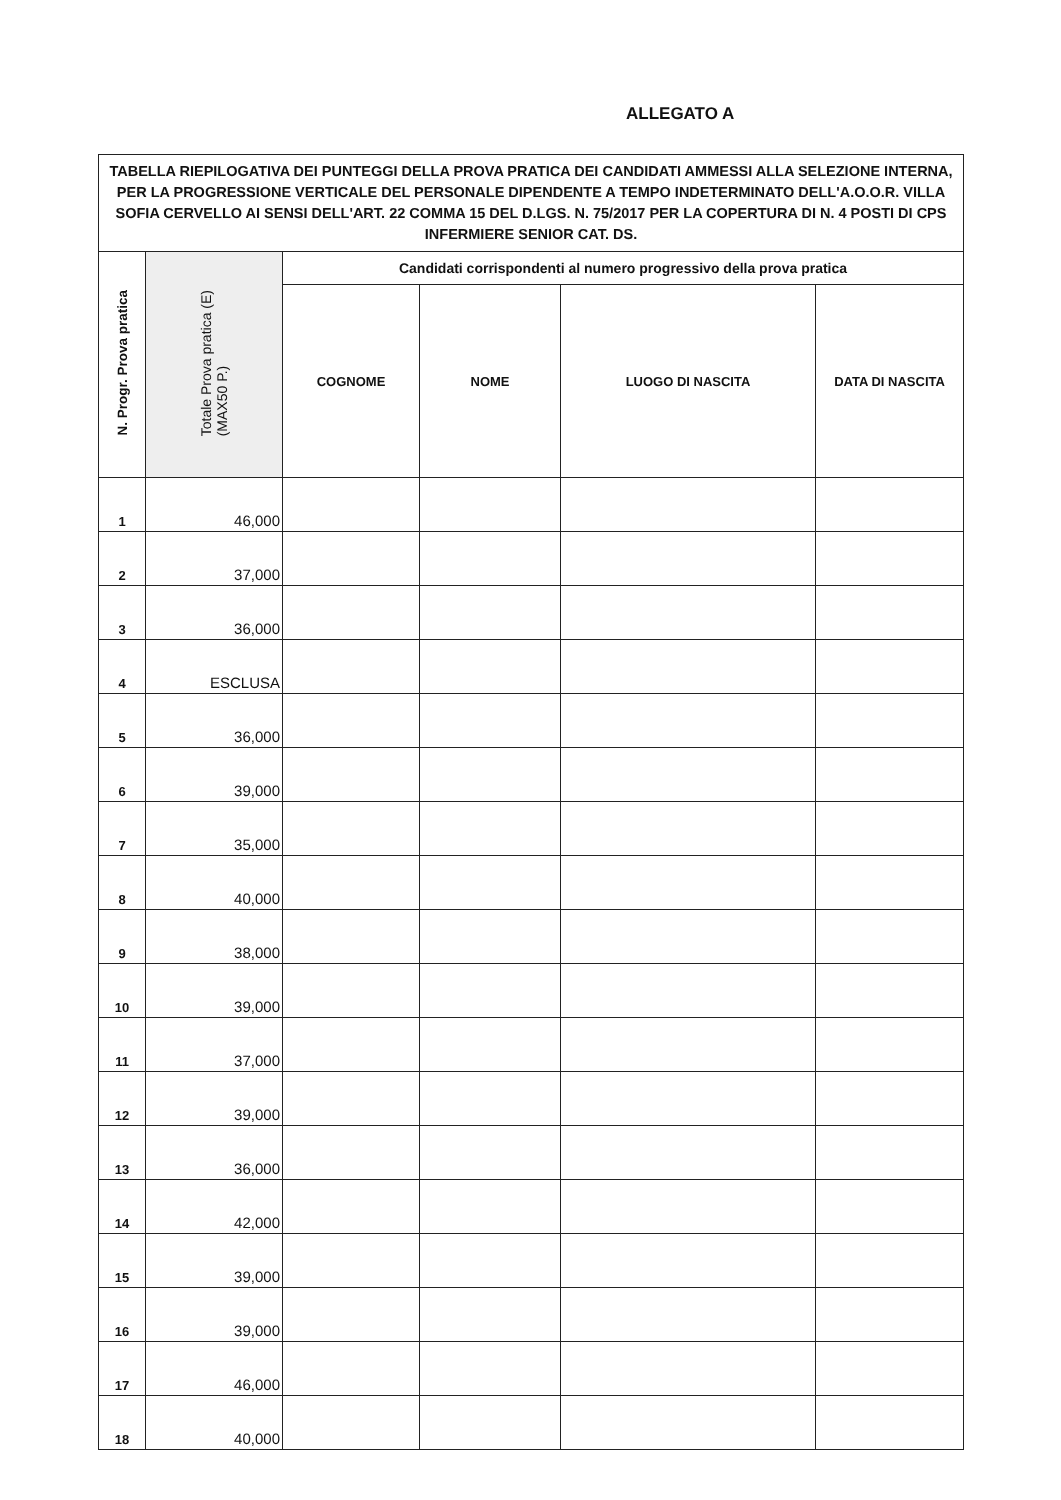ALLEGATO A
| TABELLA RIEPILOGATIVA DEI PUNTEGGI DELLA PROVA PRATICA DEI CANDIDATI AMMESSI ALLA SELEZIONE INTERNA, PER LA PROGRESSIONE VERTICALE DEL PERSONALE DIPENDENTE A TEMPO INDETERMINATO DELL'A.O.O.R. VILLA SOFIA CERVELLO AI SENSI DELL'ART. 22 COMMA 15 DEL D.LGS. N. 75/2017 PER LA COPERTURA DI N. 4 POSTI DI CPS INFERMIERE SENIOR CAT. DS. | | | | | | |
| N. Progr. Prova pratica | Totale Prova pratica (E) (MAX50 P.) | Candidati corrispondenti al numero progressivo della prova pratica | | | | |
| | | COGNOME | NOME | LUOGO DI NASCITA | DATA DI NASCITA | |
| 1 | 46,000 | | | | | |
| 2 | 37,000 | | | | | |
| 3 | 36,000 | | | | | |
| 4 | ESCLUSA | | | | | |
| 5 | 36,000 | | | | | |
| 6 | 39,000 | | | | | |
| 7 | 35,000 | | | | | |
| 8 | 40,000 | | | | | |
| 9 | 38,000 | | | | | |
| 10 | 39,000 | | | | | |
| 11 | 37,000 | | | | | |
| 12 | 39,000 | | | | | |
| 13 | 36,000 | | | | | |
| 14 | 42,000 | | | | | |
| 15 | 39,000 | | | | | |
| 16 | 39,000 | | | | | |
| 17 | 46,000 | | | | | |
| 18 | 40,000 | | | | | |